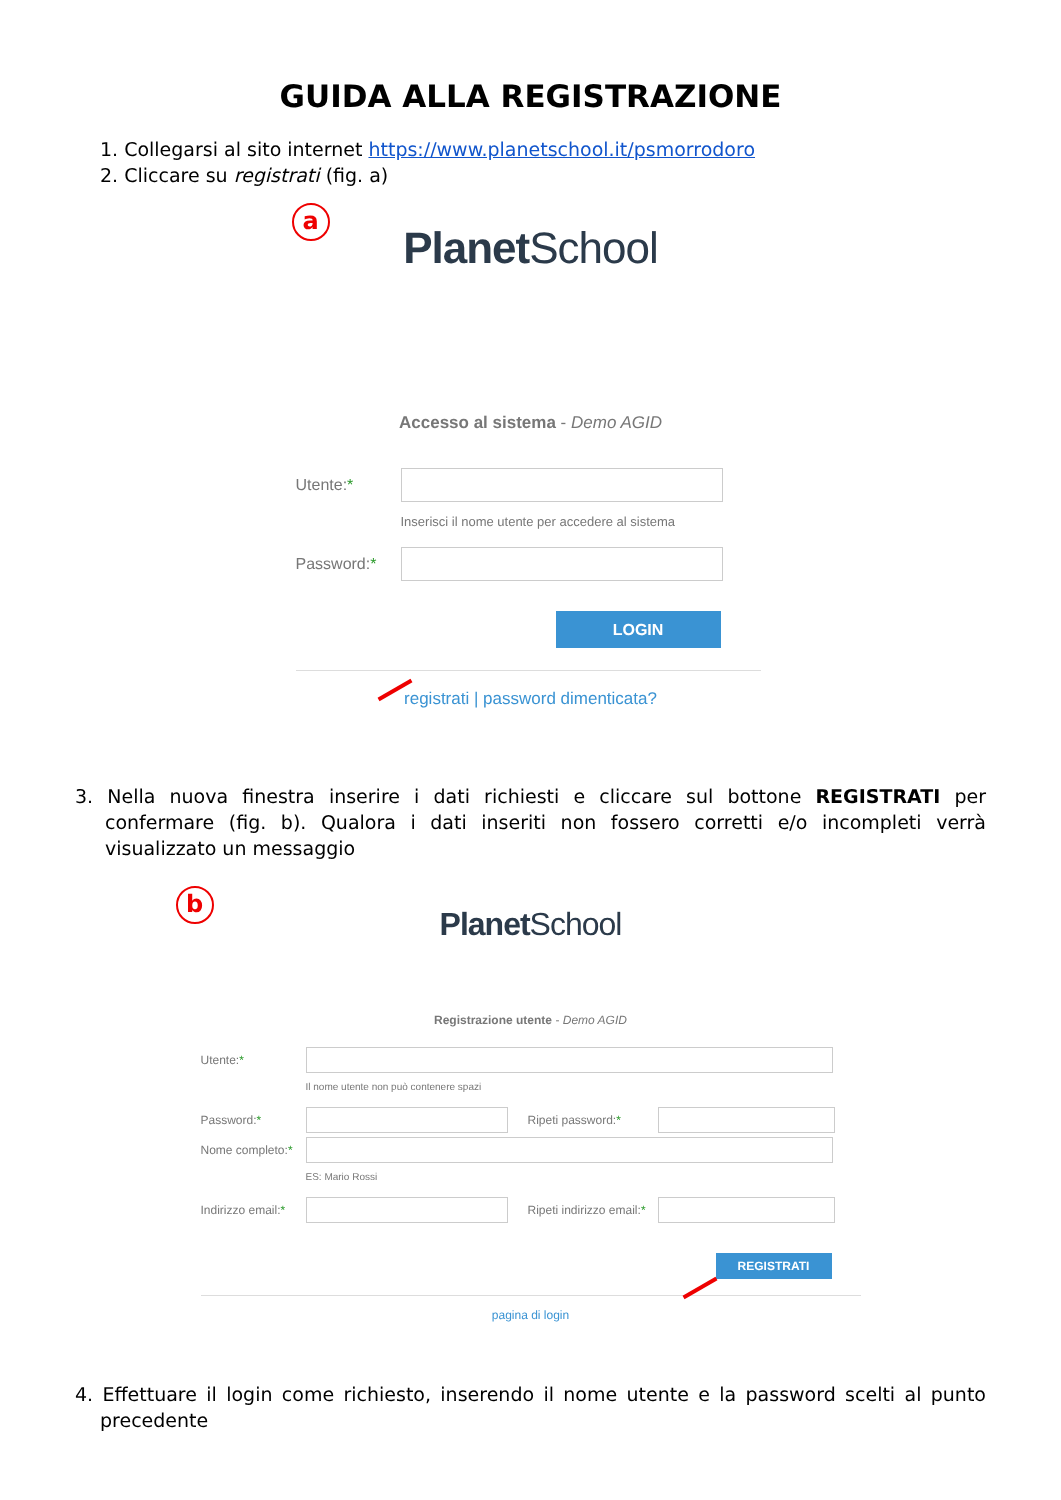GUIDA ALLA REGISTRAZIONE
1. Collegarsi al sito internet https://www.planetschool.it/psmorrodoro
2. Cliccare su registrati (fig. a)
a
Planet School
Accesso al sistema - Demo AGID
Utente:*
Inserisci il nome utente per accedere al sistema
Password:*
LOGIN
registrati | password dimenticata?
3. Nella nuova finestra inserire i dati richiesti e cliccare sul bottone REGISTRATI per confermare (fig. b). Qualora i dati inseriti non fossero corretti e/o incompleti verrà visualizzato un messaggio
b
Planet School
Registrazione utente - Demo AGID
Utente:*
Il nome utente non può contenere spazi
Password:* Ripeti password:*
Nome completo:*
ES: Mario Rossi
Indirizzo email:*
Ripeti indirizzo email:*
REGISTRATI
pagina di login
4. Effettuare il login come richiesto, inserendo il nome utente e la password scelti al punto precedente